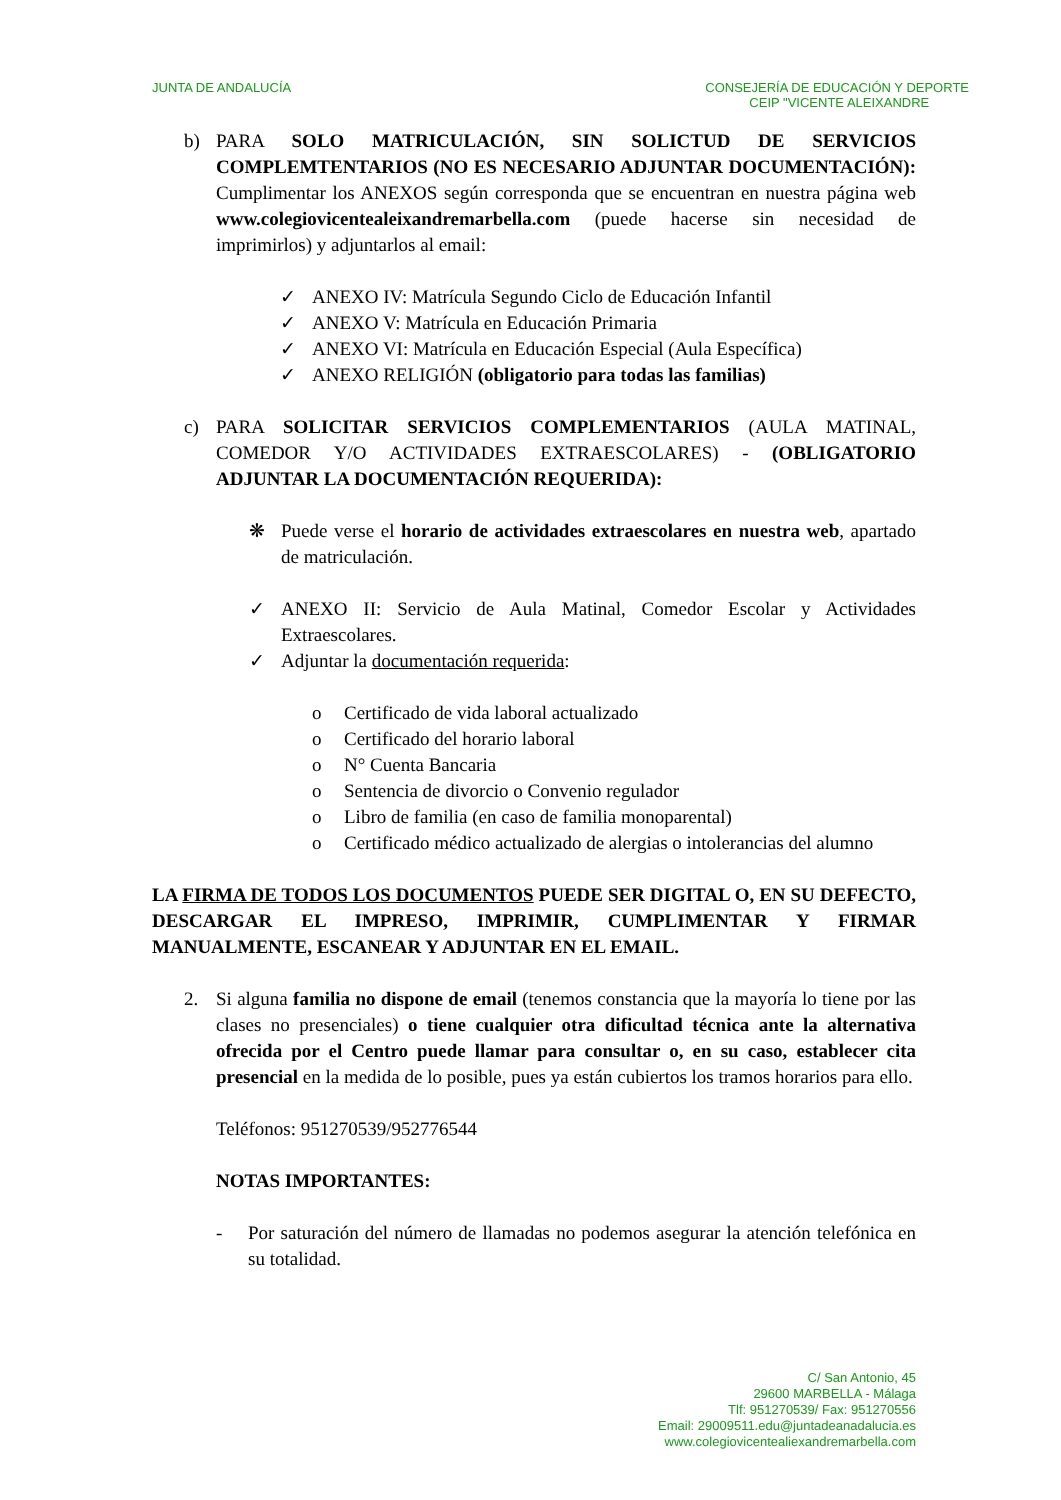JUNTA DE ANDALUCÍA CONSEJERÍA DE EDUCACIÓN Y DEPORTE
CEIP "VICENTE ALEIXANDRE
b) PARA SOLO MATRICULACIÓN, SIN SOLICTUD DE SERVICIOS COMPLEMTENTARIOS (NO ES NECESARIO ADJUNTAR DOCUMENTACIÓN): Cumplimentar los ANEXOS según corresponda que se encuentran en nuestra página web www.colegiovicentealeixandremarbella.com (puede hacerse sin necesidad de imprimirlos) y adjuntarlos al email:
✓ ANEXO IV: Matrícula Segundo Ciclo de Educación Infantil
✓ ANEXO V: Matrícula en Educación Primaria
✓ ANEXO VI: Matrícula en Educación Especial (Aula Específica)
✓ ANEXO RELIGIÓN (obligatorio para todas las familias)
c) PARA SOLICITAR SERVICIOS COMPLEMENTARIOS (AULA MATINAL, COMEDOR Y/O ACTIVIDADES EXTRAESCOLARES) - (OBLIGATORIO ADJUNTAR LA DOCUMENTACIÓN REQUERIDA):
❋ Puede verse el horario de actividades extraescolares en nuestra web, apartado de matriculación.
✓ ANEXO II: Servicio de Aula Matinal, Comedor Escolar y Actividades Extraescolares.
✓ Adjuntar la documentación requerida:
o Certificado de vida laboral actualizado
o Certificado del horario laboral
o N° Cuenta Bancaria
o Sentencia de divorcio o Convenio regulador
o Libro de familia (en caso de familia monoparental)
o Certificado médico actualizado de alergias o intolerancias del alumno
LA FIRMA DE TODOS LOS DOCUMENTOS PUEDE SER DIGITAL O, EN SU DEFECTO, DESCARGAR EL IMPRESO, IMPRIMIR, CUMPLIMENTAR Y FIRMAR MANUALMENTE, ESCANEAR Y ADJUNTAR EN EL EMAIL.
2. Si alguna familia no dispone de email (tenemos constancia que la mayoría lo tiene por las clases no presenciales) o tiene cualquier otra dificultad técnica ante la alternativa ofrecida por el Centro puede llamar para consultar o, en su caso, establecer cita presencial en la medida de lo posible, pues ya están cubiertos los tramos horarios para ello.
Teléfonos: 951270539/952776544
NOTAS IMPORTANTES:
- Por saturación del número de llamadas no podemos asegurar la atención telefónica en su totalidad.
C/ San Antonio, 45
29600 MARBELLA - Málaga
Tlf: 951270539/ Fax: 951270556
Email: 29009511.edu@juntadeanadalucia.es
www.colegiovicentealiexandremarbella.com